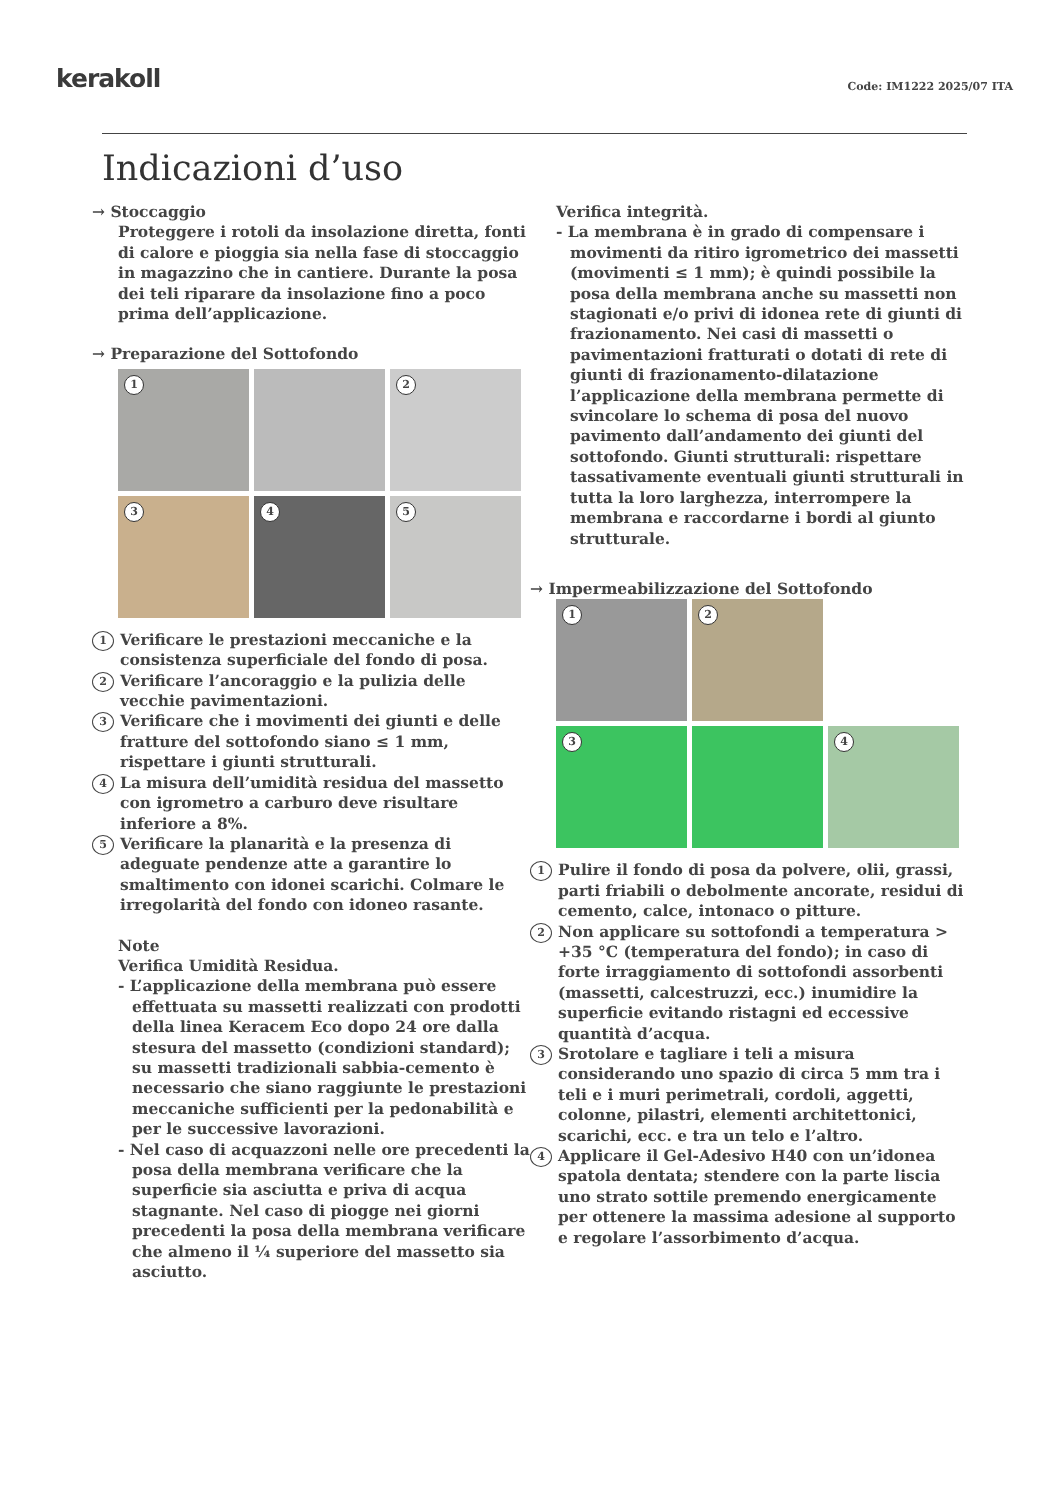kerakoll
Code: IM1222 2025/07 ITA
Indicazioni d’uso
→ Stoccaggio
Proteggere i rotoli da insolazione diretta, fonti di calore e pioggia sia nella fase di stoccaggio in magazzino che in cantiere. Durante la posa dei teli riparare da insolazione fino a poco prima dell’applicazione.
→ Preparazione del Sottofondo
1
2
3
4
5
1 Verificare le prestazioni meccaniche e la consistenza superficiale del fondo di posa.
2 Verificare l’ancoraggio e la pulizia delle vecchie pavimentazioni.
3 Verificare che i movimenti dei giunti e delle fratture del sottofondo siano ≤ 1 mm, rispettare i giunti strutturali.
4 La misura dell’umidità residua del massetto con igrometro a carburo deve risultare inferiore a 8%.
5 Verificare la planarità e la presenza di adeguate pendenze atte a garantire lo smaltimento con idonei scarichi. Colmare le irregolarità del fondo con idoneo rasante.
Note
Verifica Umidità Residua.
- L’applicazione della membrana può essere effettuata su massetti realizzati con prodotti della linea Keracem Eco dopo 24 ore dalla stesura del massetto (condizioni standard); su massetti tradizionali sabbia-cemento è necessario che siano raggiunte le prestazioni meccaniche sufficienti per la pedonabilità e per le successive lavorazioni.
- Nel caso di acquazzoni nelle ore precedenti la posa della membrana verificare che la superficie sia asciutta e priva di acqua stagnante. Nel caso di piogge nei giorni precedenti la posa della membrana verificare che almeno il ¼ superiore del massetto sia asciutto.
Verifica integrità.
- La membrana è in grado di compensare i movimenti da ritiro igrometrico dei massetti (movimenti ≤ 1 mm); è quindi possibile la posa della membrana anche su massetti non stagionati e/o privi di idonea rete di giunti di frazionamento. Nei casi di massetti o pavimentazioni fratturati o dotati di rete di giunti di frazionamento-dilatazione l’applicazione della membrana permette di svincolare lo schema di posa del nuovo pavimento dall’andamento dei giunti del sottofondo. Giunti strutturali: rispettare tassativamente eventuali giunti strutturali in tutta la loro larghezza, interrompere la membrana e raccordarne i bordi al giunto strutturale.
→ Impermeabilizzazione del Sottofondo
1
2
3
4
1 Pulire il fondo di posa da polvere, olii, grassi, parti friabili o debolmente ancorate, residui di cemento, calce, intonaco o pitture.
2 Non applicare su sottofondi a temperatura > +35 °C (temperatura del fondo); in caso di forte irraggiamento di sottofondi assorbenti (massetti, calcestruzzi, ecc.) inumidire la superficie evitando ristagni ed eccessive quantità d’acqua.
3 Srotolare e tagliare i teli a misura considerando uno spazio di circa 5 mm tra i teli e i muri perimetrali, cordoli, aggetti, colonne, pilastri, elementi architettonici, scarichi, ecc. e tra un telo e l’altro.
4 Applicare il Gel-Adesivo H40 con un’idonea spatola dentata; stendere con la parte liscia uno strato sottile premendo energicamente per ottenere la massima adesione al supporto e regolare l’assorbimento d’acqua.